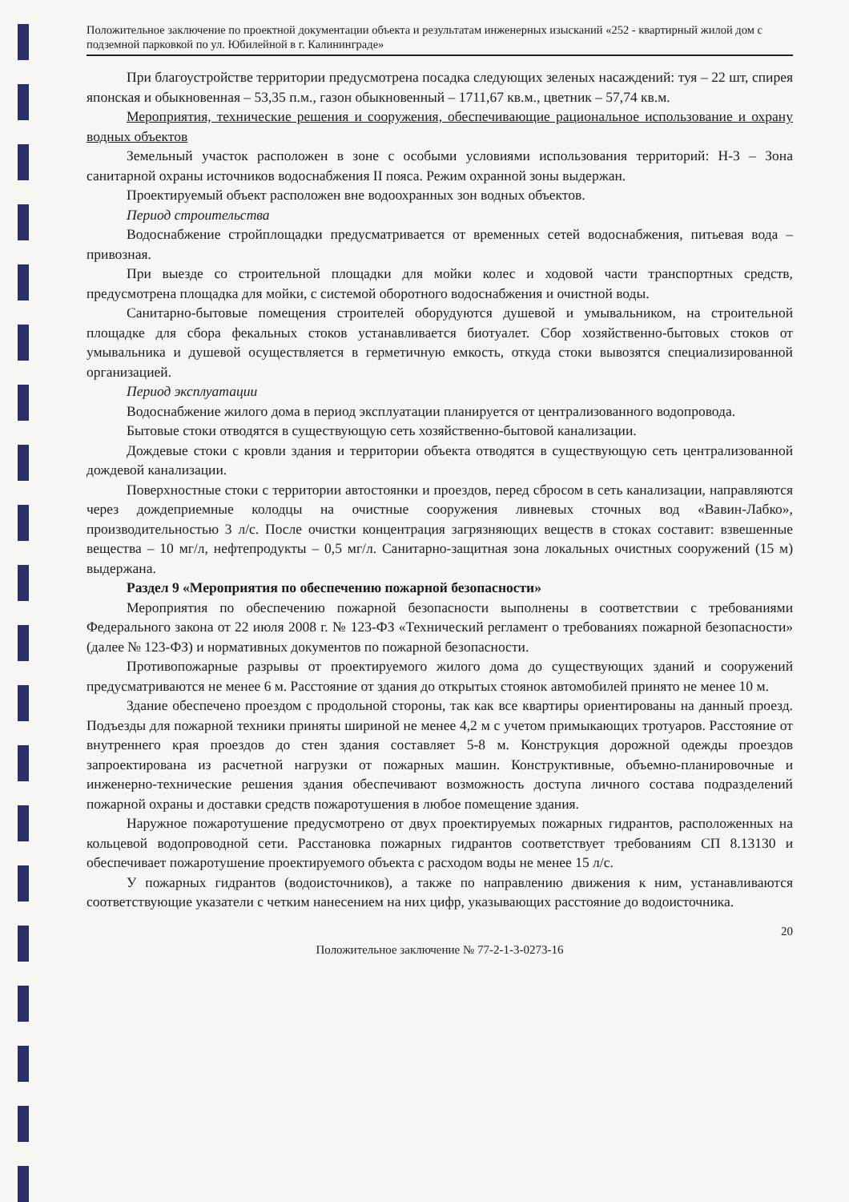Положительное заключение по проектной документации объекта и результатам инженерных изысканий «252 - квартирный жилой дом с подземной парковкой по ул. Юбилейной в г. Калининграде»
При благоустройстве территории предусмотрена посадка следующих зеленых насаждений: туя – 22 шт, спирея японская и обыкновенная – 53,35 п.м., газон обыкновенный – 1711,67 кв.м., цветник – 57,74 кв.м.
Мероприятия, технические решения и сооружения, обеспечивающие рациональное использование и охрану водных объектов
Земельный участок расположен в зоне с особыми условиями использования территорий: Н-3 – Зона санитарной охраны источников водоснабжения II пояса. Режим охранной зоны выдержан.
Проектируемый объект расположен вне водоохранных зон водных объектов.
Период строительства
Водоснабжение стройплощадки предусматривается от временных сетей водоснабжения, питьевая вода – привозная.
При выезде со строительной площадки для мойки колес и ходовой части транспортных средств, предусмотрена площадка для мойки, с системой оборотного водоснабжения и очистной воды.
Санитарно-бытовые помещения строителей оборудуются душевой и умывальником, на строительной площадке для сбора фекальных стоков устанавливается биотуалет. Сбор хозяйственно-бытовых стоков от умывальника и душевой осуществляется в герметичную емкость, откуда стоки вывозятся специализированной организацией.
Период эксплуатации
Водоснабжение жилого дома в период эксплуатации планируется от централизованного водопровода.
Бытовые стоки отводятся в существующую сеть хозяйственно-бытовой канализации.
Дождевые стоки с кровли здания и территории объекта отводятся в существующую сеть централизованной дождевой канализации.
Поверхностные стоки с территории автостоянки и проездов, перед сбросом в сеть канализации, направляются через дождеприемные колодцы на очистные сооружения ливневых сточных вод «Вавин-Лабко», производительностью 3 л/с. После очистки концентрация загрязняющих веществ в стоках составит: взвешенные вещества – 10 мг/л, нефтепродукты – 0,5 мг/л. Санитарно-защитная зона локальных очистных сооружений (15 м) выдержана.
Раздел 9 «Мероприятия по обеспечению пожарной безопасности»
Мероприятия по обеспечению пожарной безопасности выполнены в соответствии с требованиями Федерального закона от 22 июля 2008 г. № 123-ФЗ «Технический регламент о требованиях пожарной безопасности» (далее № 123-ФЗ) и нормативных документов по пожарной безопасности.
Противопожарные разрывы от проектируемого жилого дома до существующих зданий и сооружений предусматриваются не менее 6 м. Расстояние от здания до открытых стоянок автомобилей принято не менее 10 м.
Здание обеспечено проездом с продольной стороны, так как все квартиры ориентированы на данный проезд. Подъезды для пожарной техники приняты шириной не менее 4,2 м с учетом примыкающих тротуаров. Расстояние от внутреннего края проездов до стен здания составляет 5-8 м. Конструкция дорожной одежды проездов запроектирована из расчетной нагрузки от пожарных машин. Конструктивные, объемно-планировочные и инженерно-технические решения здания обеспечивают возможность доступа личного состава подразделений пожарной охраны и доставки средств пожаротушения в любое помещение здания.
Наружное пожаротушение предусмотрено от двух проектируемых пожарных гидрантов, расположенных на кольцевой водопроводной сети. Расстановка пожарных гидрантов соответствует требованиям СП 8.13130 и обеспечивает пожаротушение проектируемого объекта с расходом воды не менее 15 л/с.
У пожарных гидрантов (водоисточников), а также по направлению движения к ним, устанавливаются соответствующие указатели с четким нанесением на них цифр, указывающих расстояние до водоисточника.
20
Положительное заключение № 77-2-1-3-0273-16